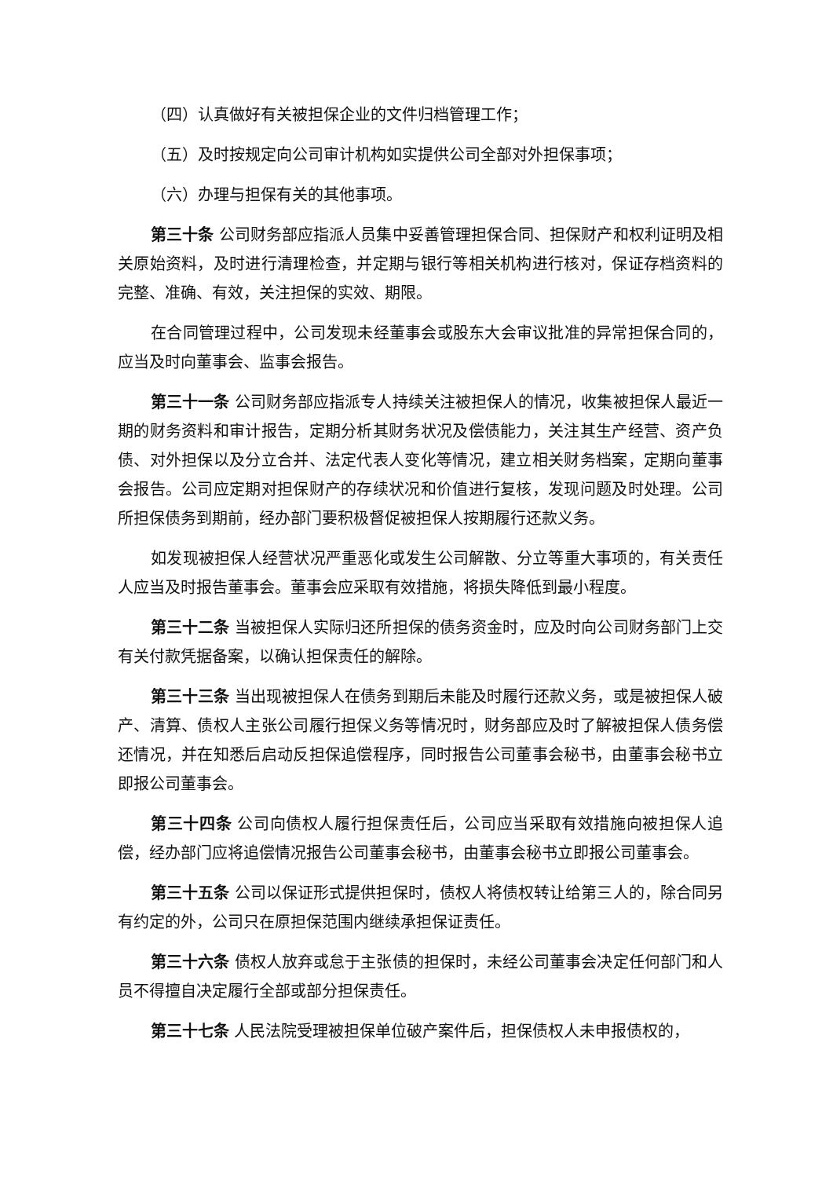（四）认真做好有关被担保企业的文件归档管理工作；
（五）及时按规定向公司审计机构如实提供公司全部对外担保事项；
（六）办理与担保有关的其他事项。
第三十条 公司财务部应指派人员集中妥善管理担保合同、担保财产和权利证明及相关原始资料，及时进行清理检查，并定期与银行等相关机构进行核对，保证存档资料的完整、准确、有效，关注担保的实效、期限。
在合同管理过程中，公司发现未经董事会或股东大会审议批准的异常担保合同的，应当及时向董事会、监事会报告。
第三十一条 公司财务部应指派专人持续关注被担保人的情况，收集被担保人最近一期的财务资料和审计报告，定期分析其财务状况及偿债能力，关注其生产经营、资产负债、对外担保以及分立合并、法定代表人变化等情况，建立相关财务档案，定期向董事会报告。公司应定期对担保财产的存续状况和价值进行复核，发现问题及时处理。公司所担保债务到期前，经办部门要积极督促被担保人按期履行还款义务。
如发现被担保人经营状况严重恶化或发生公司解散、分立等重大事项的，有关责任人应当及时报告董事会。董事会应采取有效措施，将损失降低到最小程度。
第三十二条 当被担保人实际归还所担保的债务资金时，应及时向公司财务部门上交有关付款凭据备案，以确认担保责任的解除。
第三十三条 当出现被担保人在债务到期后未能及时履行还款义务，或是被担保人破产、清算、债权人主张公司履行担保义务等情况时，财务部应及时了解被担保人债务偿还情况，并在知悉后启动反担保追偿程序，同时报告公司董事会秘书，由董事会秘书立即报公司董事会。
第三十四条 公司向债权人履行担保责任后，公司应当采取有效措施向被担保人追偿，经办部门应将追偿情况报告公司董事会秘书，由董事会秘书立即报公司董事会。
第三十五条 公司以保证形式提供担保时，债权人将债权转让给第三人的，除合同另有约定的外，公司只在原担保范围内继续承担保证责任。
第三十六条 债权人放弃或怠于主张债的担保时，未经公司董事会决定任何部门和人员不得擅自决定履行全部或部分担保责任。
第三十七条 人民法院受理被担保单位破产案件后，担保债权人未申报债权的，